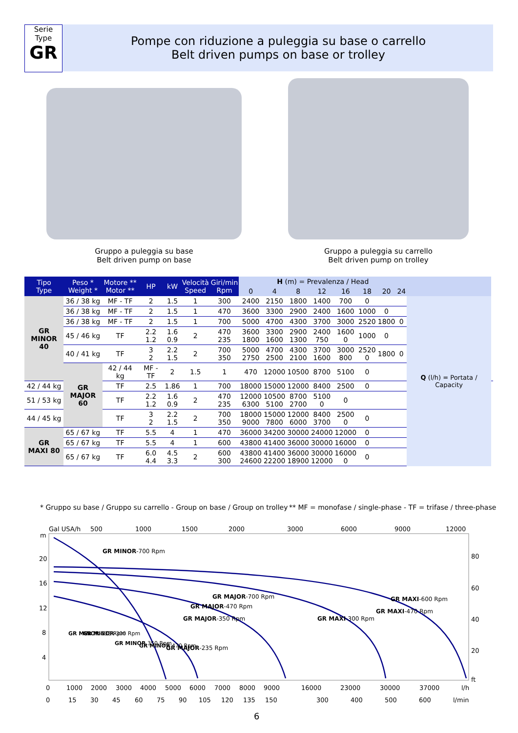Serie
Type
GR
Pompe con riduzione a puleggia su base o carrello
Belt driven pumps on base or trolley
Gruppo a puleggia su base
Belt driven pump on base
Gruppo a puleggia su carrello
Belt driven pump on trolley
| Tipo Type | Peso * Weight * | Motore ** Motor ** | HP | kW | Velocità Speed | Giri/min Rpm | H (m) = Prevalenza / Head | | | | | | | | | |
| --- | --- | --- | --- | --- | --- | --- | --- | --- | --- | --- | --- | --- | --- | --- | --- | --- |
| | | | | | | | 0 | 4 | 8 | 12 | 16 | 18 | 20 | 24 | | |
| GR MINOR 40 | 36 / 38 kg | MF - TF | 2 | 1.5 | 1 | 300 | 2400 | 2150 | 1800 | 1400 | 700 | 0 | | | Q (l/h) = Portata / Capacity | |
| | 36 / 38 kg | MF - TF | 2 | 1.5 | 1 | 470 | 3600 | 3300 | 2900 | 2400 | 1600 | 1000 | 0 | | | |
| | 36 / 38 kg | MF - TF | 2 | 1.5 | 1 | 700 | 5000 | 4700 | 4300 | 3700 | 3000 | 2520 | 1800 | 0 | | |
| | 45 / 46 kg | TF | 2.2 1.2 | 1.6 0.9 | 2 | 470 235 | 3600 1800 | 3300 1600 | 2900 1300 | 2400 750 | 1600 0 | 1000 | 0 | | | |
| | 40 / 41 kg | TF | 3 2 | 2.2 1.5 | 2 | 700 350 | 5000 2750 | 4700 2500 | 4300 2100 | 3700 1600 | 3000 800 | 2520 0 | 1800 | 0 | | |
| | GR MAJOR 60 | 42 / 44 kg | MF - TF | 2 | 1.5 | 1 | 470 | 12000 | 10500 | 8700 | 5100 | 0 | | | | |
| 42 / 44 kg | | TF | 2.5 | 1.86 | 1 | 700 | 18000 | 15000 | 12000 | 8400 | 2500 | 0 | | | | |
| 51 / 53 kg | | TF | 2.2 1.2 | 1.6 0.9 | 2 | 470 235 | 12000 6300 | 10500 5100 | 8700 2700 | 5100 0 | 0 | | | | | |
| 44 / 45 kg | | TF | 3 2 | 2.2 1.5 | 2 | 700 350 | 18000 9000 | 15000 7800 | 12000 6000 | 8400 3700 | 2500 0 | 0 | | | | |
| GR MAXI 80 | 65 / 67 kg | TF | 5.5 | 4 | 1 | 470 | 36000 | 34200 | 30000 | 24000 | 12000 | 0 | | | | |
| | 65 / 67 kg | TF | 5.5 | 4 | 1 | 600 | 43800 | 41400 | 36000 | 30000 | 16000 | 0 | | | | |
| | 65 / 67 kg | TF | 6.0 4.4 | 4.5 3.3 | 2 | 600 300 | 43800 24600 | 41400 22200 | 36000 18900 | 30000 12000 | 16000 0 | 0 | | | | |
* Gruppo su base / Gruppo su carrello - Group on base / Group on trolley
** MF = monofase / single-phase - TF = trifase / three-phase
Gal USA/h
500
1000
1500
2000
3000
6000
9000
12000
m
20
16
12
8
4
80
60
40
20
ft
GR MINOR-700 Rpm
GR MAJOR-700 Rpm
GR MAJOR-470 Rpm
GR MAJOR-350 Rpm
GR MAJOR-235 Rpm
GR MAXI-300 Rpm
GR MAXI-470 Rpm
GR MAXI-600 Rpm
GR MINOR-235 Rpm
GR MINOR-300 Rpm
GR MINOR 350 Rpm
GR MINOR 470 Rpm
0
1000
2000
3000
4000
5000
6000
7000
8000
9000
16000
23000
30000
37000
l/h
0
15
30
45
60
75
90
105
120
135
150
300
400
500
600
l/min
6